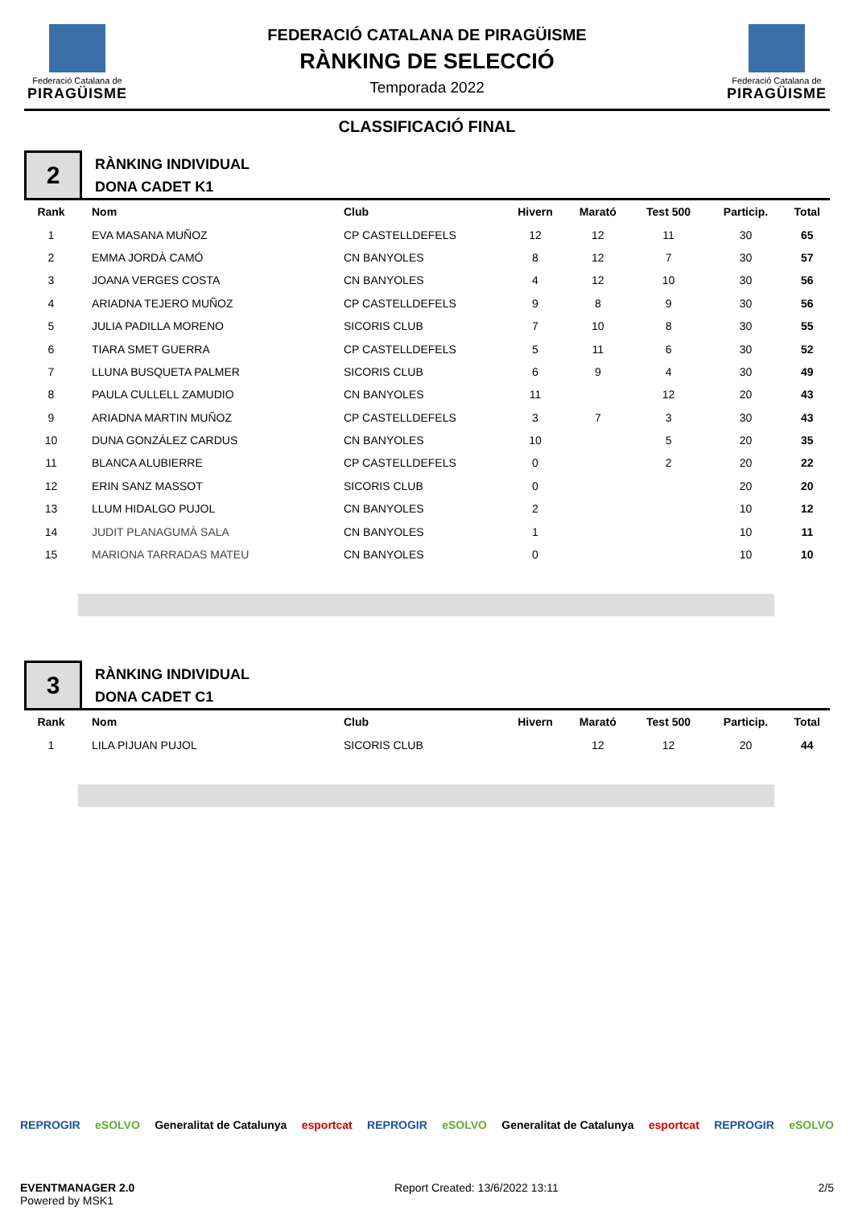Federació Catalana de
PIRAGÜISME
FEDERACIÓ CATALANA DE PIRAGÜISME
RÀNKING DE SELECCIÓ
Temporada 2022
Federació Catalana de
PIRAGÜISME
CLASSIFICACIÓ FINAL
2
RÀNKING INDIVIDUAL
DONA CADET K1
| Rank | Nom | Club | Hivern | Marató | Test 500 | Particip. | Total |
| --- | --- | --- | --- | --- | --- | --- | --- |
| 1 | EVA MASANA MUÑOZ | CP CASTELLDEFELS | 12 | 12 | 11 | 30 | 65 |
| 2 | EMMA JORDÀ CAMÓ | CN BANYOLES | 8 | 12 | 7 | 30 | 57 |
| 3 | JOANA VERGES COSTA | CN BANYOLES | 4 | 12 | 10 | 30 | 56 |
| 4 | ARIADNA TEJERO MUÑOZ | CP CASTELLDEFELS | 9 | 8 | 9 | 30 | 56 |
| 5 | JULIA PADILLA MORENO | SICORIS CLUB | 7 | 10 | 8 | 30 | 55 |
| 6 | TIARA SMET GUERRA | CP CASTELLDEFELS | 5 | 11 | 6 | 30 | 52 |
| 7 | LLUNA BUSQUETA PALMER | SICORIS CLUB | 6 | 9 | 4 | 30 | 49 |
| 8 | PAULA CULLELL ZAMUDIO | CN BANYOLES | 11 | | 12 | 20 | 43 |
| 9 | ARIADNA MARTIN MUÑOZ | CP CASTELLDEFELS | 3 | 7 | 3 | 30 | 43 |
| 10 | DUNA GONZÁLEZ CARDUS | CN BANYOLES | 10 | | 5 | 20 | 35 |
| 11 | BLANCA ALUBIERRE | CP CASTELLDEFELS | 0 | | 2 | 20 | 22 |
| 12 | ERIN SANZ MASSOT | SICORIS CLUB | 0 | | | 20 | 20 |
| 13 | LLUM HIDALGO PUJOL | CN BANYOLES | 2 | | | 10 | 12 |
| 14 | JUDIT PLANAGUMÀ SALA | CN BANYOLES | 1 | | | 10 | 11 |
| 15 | MARIONA TARRADAS MATEU | CN BANYOLES | 0 | | | 10 | 10 |
3
RÀNKING INDIVIDUAL
DONA CADET C1
| Rank | Nom | Club | Hivern | Marató | Test 500 | Particip. | Total |
| --- | --- | --- | --- | --- | --- | --- | --- |
| 1 | LILA PIJUAN PUJOL | SICORIS CLUB | | 12 | 12 | 20 | 44 |
REPROGIR eSOLVO Generalitat de Catalunya esportcat REPROGIR eSOLVO Generalitat de Catalunya esportcat REPROGIR eSOLVO
EVENTMANAGER 2.0
Powered by MSK1
Report Created: 13/6/2022 13:11
2/5